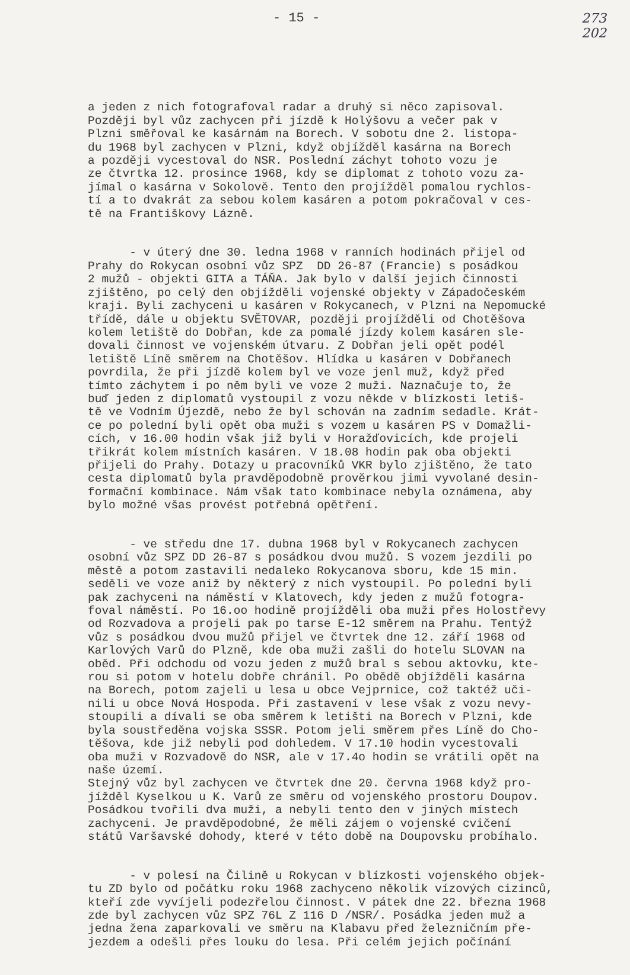- 15 - 273
202
a jeden z nich fotografoval radar a druhý si něco zapisoval. Později byl vůz zachycen při jízdě k Holýšovu a večer pak v Plzni směřoval ke kasárnám na Borech. V sobotu dne 2. listopa- du 1968 byl zachycen v Plzni, když objížděl kasárna na Borech a později vycestoval do NSR. Poslední záchyt tohoto vozu je ze čtvrtka 12. prosince 1968, kdy se diplomat z tohoto vozu za- jímal o kasárna v Sokolově. Tento den projížděl pomalou rychlos- tí a to dvakrát za sebou kolem kasáren a potom pokračoval v ces- tě na Františkovy Lázně.
- v úterý dne 30. ledna 1968 v ranních hodinách přijel od Prahy do Rokycan osobní vůz SPZ DD 26-87 (Francie) s posádkou 2 mužů - objekti GITA a TÁŇA. Jak bylo v další jejich činnosti zjištěno, po celý den objížděli vojenské objekty v Západočeském kraji. Byli zachyceni u kasáren v Rokycanech, v Plzni na Nepomucké třídě, dále u objektu SVĚTOVAR, později projížděli od Chotěšova kolem letiště do Dobřan, kde za pomalé jízdy kolem kasáren sle- dovali činnost ve vojenském útvaru. Z Dobřan jeli opět podél letiště Líně směrem na Chotěšov. Hlídka u kasáren v Dobřanech povrdila, že při jízdě kolem byl ve voze jenl muž, když před tímto záchytem i po něm byli ve voze 2 muži. Naznačuje to, že buď jeden z diplomatů vystoupil z vozu někde v blízkosti letiš- tě ve Vodním Újezdě, nebo že byl schován na zadním sedadle. Krát- ce po polední byli opět oba muži s vozem u kasáren PS v Domažli- cích, v 16.00 hodin však již byli v Horažďovicích, kde projeli třikrát kolem místních kasáren. V 18.08 hodin pak oba objekti přijeli do Prahy. Dotazy u pracovníků VKR bylo zjištěno, že tato cesta diplomatů byla pravděpodobně prověrkou jimi vyvolané desin- formační kombinace. Nám však tato kombinace nebyla oznámena, aby bylo možné všas provést potřebná opětření.
- ve středu dne 17. dubna 1968 byl v Rokycanech zachycen osobní vůz SPZ DD 26-87 s posádkou dvou mužů. S vozem jezdili po městě a potom zastavili nedaleko Rokycanova sboru, kde 15 min. seděli ve voze aniž by některý z nich vystoupil. Po polední byli pak zachyceni na náměstí v Klatovech, kdy jeden z mužů fotogra- foval náměstí. Po 16.oo hodině projížděli oba muži přes Holostřevy od Rozvadova a projeli pak po tarse E-12 směrem na Prahu. Tentýž vůz s posádkou dvou mužů přijel ve čtvrtek dne 12. září 1968 od Karlových Varů do Plzně, kde oba muži zašli do hotelu SLOVAN na oběd. Při odchodu od vozu jeden z mužů bral s sebou aktovku, kte- rou si potom v hotelu dobře chránil. Po obědě objížděli kasárna na Borech, potom zajeli u lesa u obce Vejprnice, což taktéž uči- nili u obce Nová Hospoda. Při zastavení v lese však z vozu nevy- stoupili a dívali se oba směrem k letišti na Borech v Plzni, kde byla soustředěna vojska SSSR. Potom jeli směrem přes Líně do Cho- těšova, kde již nebyli pod dohledem. V 17.10 hodin vycestovali oba muži v Rozvadově do NSR, ale v 17.4o hodin se vrátili opět na naše území. Stejný vůz byl zachycen ve čtvrtek dne 20. června 1968 když pro- jížděl Kyselkou u K. Varů ze směru od vojenského prostoru Doupov. Posádkou tvořili dva muži, a nebyli tento den v jiných místech zachyceni. Je pravděpodobné, že měli zájem o vojenské cvičení států Varšavské dohody, které v této době na Doupovsku probíhalo.
- v polesí na Čilině u Rokycan v blízkosti vojenského objek- tu ZD bylo od počátku roku 1968 zachyceno několik vízových cizinců, kteří zde vyvíjeli podezřelou činnost. V pátek dne 22. března 1968 zde byl zachycen vůz SPZ 76L Z 116 D /NSR/. Posádka jeden muž a jedna žena zaparkovali ve směru na Klabavu před železničním pře- jezdem a odešli přes louku do lesa. Při celém jejich počínání